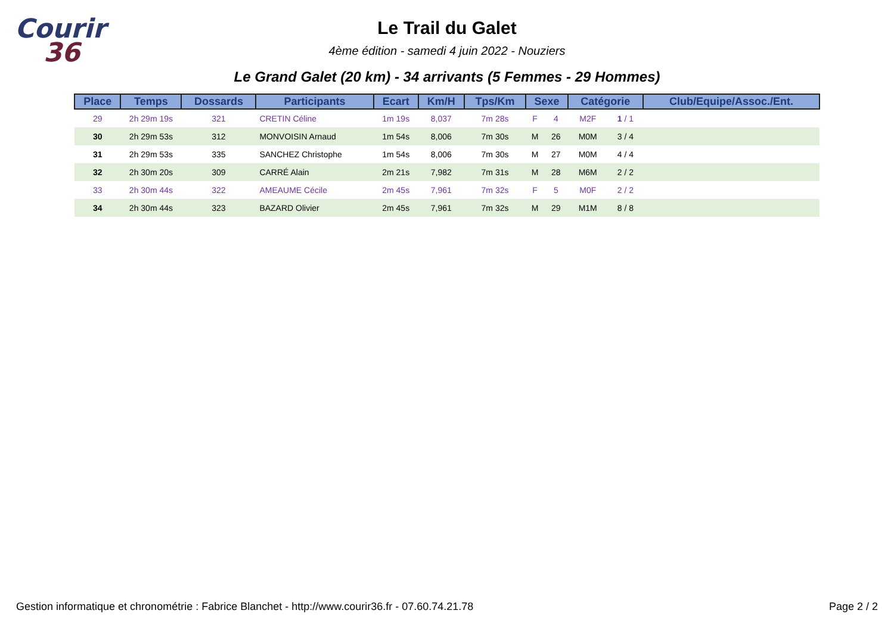Courir
36
Le Trail du Galet
4ème édition - samedi 4 juin 2022 - Nouziers
Le Grand Galet (20 km) - 34 arrivants (5 Femmes - 29 Hommes)
| Place | Temps | Dossards | Participants | Ecart | Km/H | Tps/Km | Sexe | | Catégorie | | Club/Equipe/Assoc./Ent. |
| --- | --- | --- | --- | --- | --- | --- | --- | --- | --- | --- | --- |
| 29 | 2h 29m 19s | 321 | CRETIN Céline | 1m 19s | 8,037 | 7m 28s | F | 4 | M2F | 1 / 1 | |
| 30 | 2h 29m 53s | 312 | MONVOISIN Arnaud | 1m 54s | 8,006 | 7m 30s | M | 26 | M0M | 3 / 4 | |
| 31 | 2h 29m 53s | 335 | SANCHEZ Christophe | 1m 54s | 8,006 | 7m 30s | M | 27 | M0M | 4 / 4 | |
| 32 | 2h 30m 20s | 309 | CARRÉ Alain | 2m 21s | 7,982 | 7m 31s | M | 28 | M6M | 2 / 2 | |
| 33 | 2h 30m 44s | 322 | AMEAUME Cécile | 2m 45s | 7,961 | 7m 32s | F | 5 | M0F | 2 / 2 | |
| 34 | 2h 30m 44s | 323 | BAZARD Olivier | 2m 45s | 7,961 | 7m 32s | M | 29 | M1M | 8 / 8 | |
Gestion informatique et chronométrie : Fabrice Blanchet - http://www.courir36.fr - 07.60.74.21.78 Page 2 / 2